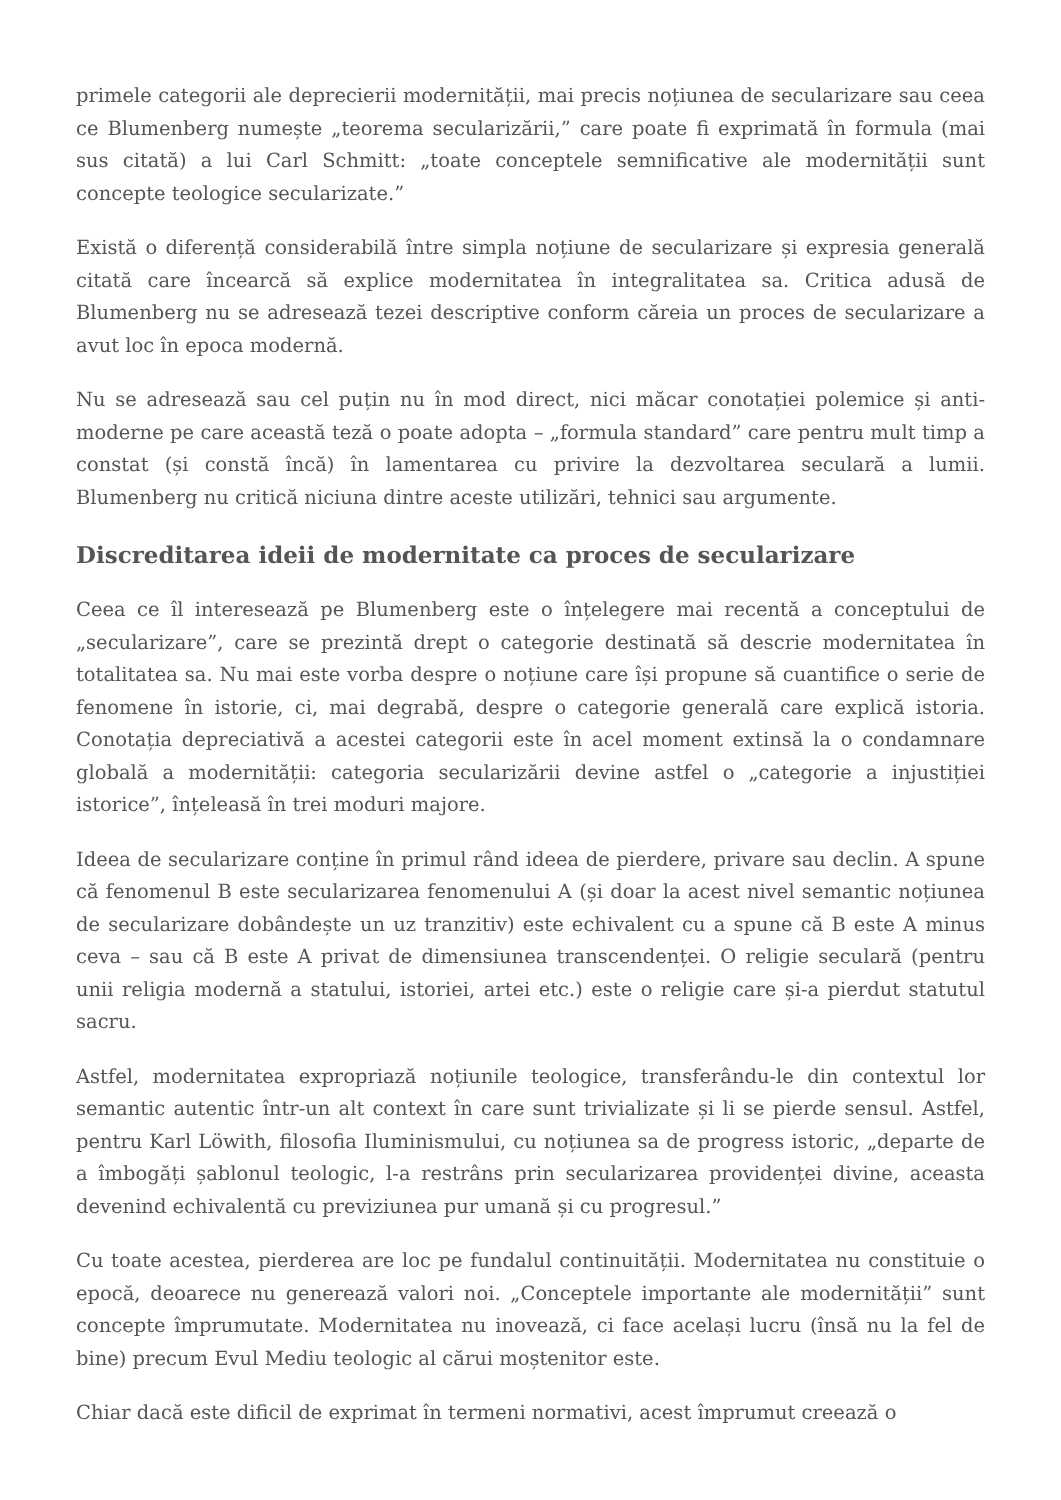primele categorii ale deprecierii modernității, mai precis noțiunea de secularizare sau ceea ce Blumenberg numește „teorema secularizării,” care poate fi exprimată în formula (mai sus citată) a lui Carl Schmitt: „toate conceptele semnificative ale modernității sunt concepte teologice secularizate.”
Există o diferență considerabilă între simpla noțiune de secularizare și expresia generală citată care încearcă să explice modernitatea în integralitatea sa. Critica adusă de Blumenberg nu se adresează tezei descriptive conform căreia un proces de secularizare a avut loc în epoca modernă.
Nu se adresează sau cel puțin nu în mod direct, nici măcar conotației polemice și anti-moderne pe care această teză o poate adopta – „formula standard” care pentru mult timp a constat (și constă încă) în lamentarea cu privire la dezvoltarea seculară a lumii. Blumenberg nu critică niciuna dintre aceste utilizări, tehnici sau argumente.
Discreditarea ideii de modernitate ca proces de secularizare
Ceea ce îl interesează pe Blumenberg este o înțelegere mai recentă a conceptului de „secularizare”, care se prezintă drept o categorie destinată să descrie modernitatea în totalitatea sa. Nu mai este vorba despre o noțiune care își propune să cuantifice o serie de fenomene în istorie, ci, mai degrabă, despre o categorie generală care explică istoria. Conotația depreciativă a acestei categorii este în acel moment extinsă la o condamnare globală a modernității: categoria secularizării devine astfel o „categorie a injustiției istorice”, înțeleasă în trei moduri majore.
Ideea de secularizare conține în primul rând ideea de pierdere, privare sau declin. A spune că fenomenul B este secularizarea fenomenului A (și doar la acest nivel semantic noțiunea de secularizare dobândește un uz tranzitiv) este echivalent cu a spune că B este A minus ceva – sau că B este A privat de dimensiunea transcendenței. O religie seculară (pentru unii religia modernă a statului, istoriei, artei etc.) este o religie care și-a pierdut statutul sacru.
Astfel, modernitatea expropriază noțiunile teologice, transferându-le din contextul lor semantic autentic într-un alt context în care sunt trivializate și li se pierde sensul. Astfel, pentru Karl Löwith, filosofia Iluminismului, cu noțiunea sa de progress istoric, „departe de a îmbogăți șablonul teologic, l-a restrâns prin secularizarea providenței divine, aceasta devenind echivalentă cu previziunea pur umană și cu progresul.”
Cu toate acestea, pierderea are loc pe fundalul continuității. Modernitatea nu constituie o epocă, deoarece nu generează valori noi. „Conceptele importante ale modernității” sunt concepte împrumutate. Modernitatea nu inovează, ci face același lucru (însă nu la fel de bine) precum Evul Mediu teologic al cărui moștenitor este.
Chiar dacă este dificil de exprimat în termeni normativi, acest împrumut creează o